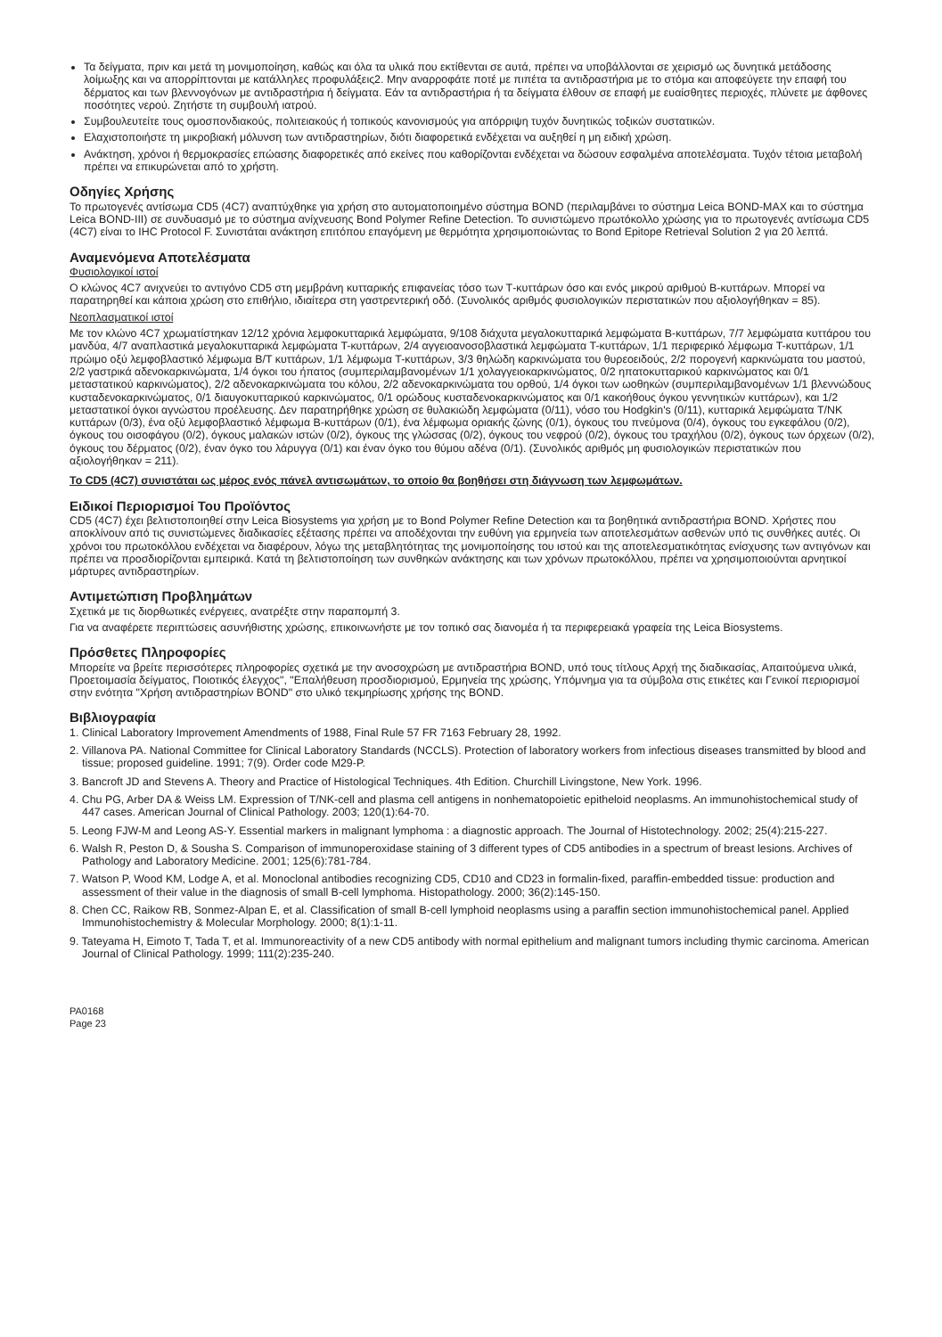Τα δείγματα, πριν και μετά τη μονιμοποίηση, καθώς και όλα τα υλικά που εκτίθενται σε αυτά, πρέπει να υποβάλλονται σε χειρισμό ως δυνητικά μετάδοσης λοίμωξης και να απορρίπτονται με κατάλληλες προφυλάξεις2. Μην αναρροφάτε ποτέ με πιπέτα τα αντιδραστήρια με το στόμα και αποφεύγετε την επαφή του δέρματος και των βλεννογόνων με αντιδραστήρια ή δείγματα. Εάν τα αντιδραστήρια ή τα δείγματα έλθουν σε επαφή με ευαίσθητες περιοχές, πλύνετε με άφθονες ποσότητες νερού. Ζητήστε τη συμβουλή ιατρού.
Συμβουλευτείτε τους ομοσπονδιακούς, πολιτειακούς ή τοπικούς κανονισμούς για απόρριψη τυχόν δυνητικώς τοξικών συστατικών.
Ελαχιστοποιήστε τη μικροβιακή μόλυνση των αντιδραστηρίων, διότι διαφορετικά ενδέχεται να αυξηθεί η μη ειδική χρώση.
Ανάκτηση, χρόνοι ή θερμοκρασίες επώασης διαφορετικές από εκείνες που καθορίζονται ενδέχεται να δώσουν εσφαλμένα αποτελέσματα. Τυχόν τέτοια μεταβολή πρέπει να επικυρώνεται από το χρήστη.
Οδηγίες Χρήσης
Το πρωτογενές αντίσωμα CD5 (4C7) αναπτύχθηκε για χρήση στο αυτοματοποιημένο σύστημα BOND (περιλαμβάνει το σύστημα Leica BOND-MAX και το σύστημα Leica BOND-III) σε συνδυασμό με το σύστημα ανίχνευσης Bond Polymer Refine Detection. Το συνιστώμενο πρωτόκολλο χρώσης για το πρωτογενές αντίσωμα CD5 (4C7) είναι το IHC Protocol F. Συνιστάται ανάκτηση επιτόπου επαγόμενη με θερμότητα χρησιμοποιώντας το Bond Epitope Retrieval Solution 2 για 20 λεπτά.
Αναμενόμενα Αποτελέσματα
Φυσιολογικοί ιστοί
Ο κλώνος 4C7 ανιχνεύει το αντιγόνο CD5 στη μεμβράνη κυτταρικής επιφανείας τόσο των Τ-κυττάρων όσο και ενός μικρού αριθμού B-κυττάρων. Μπορεί να παρατηρηθεί και κάποια χρώση στο επιθήλιο, ιδιαίτερα στη γαστρεντερική οδό. (Συνολικός αριθμός φυσιολογικών περιστατικών που αξιολογήθηκαν = 85).
Νεοπλασματικοί ιστοί
Με τον κλώνο 4C7 χρωματίστηκαν 12/12 χρόνια λεμφοκυτταρικά λεμφώματα, 9/108 διάχυτα μεγαλοκυτταρικά λεμφώματα B-κυττάρων, 7/7 λεμφώματα κυττάρου του μανδύα, 4/7 αναπλαστικά μεγαλοκυτταρικά λεμφώματα T-κυττάρων, 2/4 αγγειοανοσοβλαστικά λεμφώματα T-κυττάρων, 1/1 περιφερικό λέμφωμα T-κυττάρων, 1/1 πρώιμο οξύ λεμφοβλαστικό λέμφωμα B/T κυττάρων, 1/1 λέμφωμα T-κυττάρων, 3/3 θηλώδη καρκινώματα του θυρεοειδούς, 2/2 πορογενή καρκινώματα του μαστού, 2/2 γαστρικά αδενοκαρκινώματα, 1/4 όγκοι του ήπατος (συμπεριλαμβανομένων 1/1 χολαγγειοκαρκινώματος, 0/2 ηπατοκυτταρικού καρκινώματος και 0/1 μεταστατικού καρκινώματος), 2/2 αδενοκαρκινώματα του κόλου, 2/2 αδενοκαρκινώματα του ορθού, 1/4 όγκοι των ωοθηκών (συμπεριλαμβανομένων 1/1 βλεννώδους κυσταδενοκαρκινώματος, 0/1 διαυγοκυτταρικού καρκινώματος, 0/1 ορώδους κυσταδενοκαρκινώματος και 0/1 κακοήθους όγκου γεννητικών κυττάρων), και 1/2 μεταστατικοί όγκοι αγνώστου προέλευσης. Δεν παρατηρήθηκε χρώση σε θυλακιώδη λεμφώματα (0/11), νόσο του Hodgkin's (0/11), κυτταρικά λεμφώματα T/NK κυττάρων (0/3), ένα οξύ λεμφοβλαστικό λέμφωμα B-κυττάρων (0/1), ένα λέμφωμα οριακής ζώνης (0/1), όγκους του πνεύμονα (0/4), όγκους του εγκεφάλου (0/2), όγκους του οισοφάγου (0/2), όγκους μαλακών ιστών (0/2), όγκους της γλώσσας (0/2), όγκους του νεφρού (0/2), όγκους του τραχήλου (0/2), όγκους των όρχεων (0/2), όγκους του δέρματος (0/2), έναν όγκο του λάρυγγα (0/1) και έναν όγκο του θύμου αδένα (0/1). (Συνολικός αριθμός μη φυσιολογικών περιστατικών που αξιολογήθηκαν = 211).
Το CD5 (4C7) συνιστάται ως μέρος ενός πάνελ αντισωμάτων, το οποίο θα βοηθήσει στη διάγνωση των λεμφωμάτων.
Ειδικοί Περιορισμοί Του Προϊόντος
CD5 (4C7) έχει βελτιστοποιηθεί στην Leica Biosystems για χρήση με το Bond Polymer Refine Detection και τα βοηθητικά αντιδραστήρια BOND. Χρήστες που αποκλίνουν από τις συνιστώμενες διαδικασίες εξέτασης πρέπει να αποδέχονται την ευθύνη για ερμηνεία των αποτελεσμάτων ασθενών υπό τις συνθήκες αυτές. Οι χρόνοι του πρωτοκόλλου ενδέχεται να διαφέρουν, λόγω της μεταβλητότητας της μονιμοποίησης του ιστού και της αποτελεσματικότητας ενίσχυσης των αντιγόνων και πρέπει να προσδιορίζονται εμπειρικά. Κατά τη βελτιστοποίηση των συνθηκών ανάκτησης και των χρόνων πρωτοκόλλου, πρέπει να χρησιμοποιούνται αρνητικοί μάρτυρες αντιδραστηρίων.
Αντιμετώπιση Προβλημάτων
Σχετικά με τις διορθωτικές ενέργειες, ανατρέξτε στην παραπομπή 3.
Για να αναφέρετε περιπτώσεις ασυνήθιστης χρώσης, επικοινωνήστε με τον τοπικό σας διανομέα ή τα περιφερειακά γραφεία της Leica Biosystems.
Πρόσθετες Πληροφορίες
Μπορείτε να βρείτε περισσότερες πληροφορίες σχετικά με την ανοσοχρώση με αντιδραστήρια BOND, υπό τους τίτλους Αρχή της διαδικασίας, Απαιτούμενα υλικά, Προετοιμασία δείγματος, Ποιοτικός έλεγχος", "Επαλήθευση προσδιορισμού, Ερμηνεία της χρώσης, Υπόμνημα για τα σύμβολα στις ετικέτες και Γενικοί περιορισμοί στην ενότητα "Χρήση αντιδραστηρίων BOND" στο υλικό τεκμηρίωσης χρήσης της BOND.
Βιβλιογραφία
1. Clinical Laboratory Improvement Amendments of 1988, Final Rule 57 FR 7163 February 28, 1992.
2. Villanova PA. National Committee for Clinical Laboratory Standards (NCCLS). Protection of laboratory workers from infectious diseases transmitted by blood and tissue; proposed guideline. 1991; 7(9). Order code M29-P.
3. Bancroft JD and Stevens A. Theory and Practice of Histological Techniques. 4th Edition. Churchill Livingstone, New York. 1996.
4. Chu PG, Arber DA & Weiss LM. Expression of T/NK-cell and plasma cell antigens in nonhematopoietic epitheloid neoplasms. An immunohistochemical study of 447 cases. American Journal of Clinical Pathology. 2003; 120(1):64-70.
5. Leong FJW-M and Leong AS-Y. Essential markers in malignant lymphoma : a diagnostic approach. The Journal of Histotechnology. 2002; 25(4):215-227.
6. Walsh R, Peston D, & Sousha S. Comparison of immunoperoxidase staining of 3 different types of CD5 antibodies in a spectrum of breast lesions. Archives of Pathology and Laboratory Medicine. 2001; 125(6):781-784.
7. Watson P, Wood KM, Lodge A, et al. Monoclonal antibodies recognizing CD5, CD10 and CD23 in formalin-fixed, paraffin-embedded tissue: production and assessment of their value in the diagnosis of small B-cell lymphoma. Histopathology. 2000; 36(2):145-150.
8. Chen CC, Raikow RB, Sonmez-Alpan E, et al. Classification of small B-cell lymphoid neoplasms using a paraffin section immunohistochemical panel. Applied Immunohistochemistry & Molecular Morphology. 2000; 8(1):1-11.
9. Tateyama H, Eimoto T, Tada T, et al. Immunoreactivity of a new CD5 antibody with normal epithelium and malignant tumors including thymic carcinoma. American Journal of Clinical Pathology. 1999; 111(2):235-240.
PA0168
Page 23